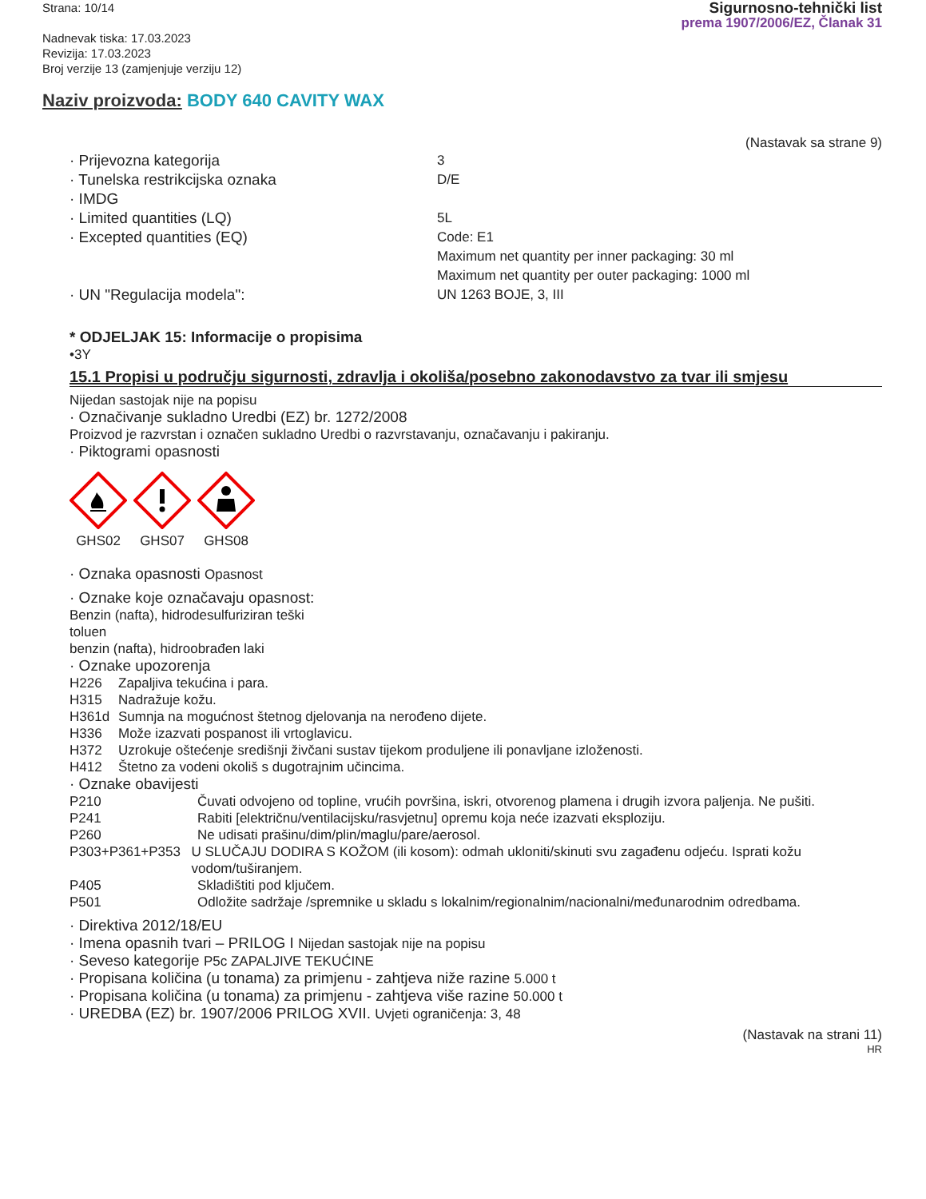Strana: 10/14
Nadnevak tiska: 17.03.2023
Revizija: 17.03.2023
Broj verzije 13 (zamjenjuje verziju 12)
Sigurnosno-tehnički list
prema 1907/2006/EZ, Članak 31
Naziv proizvoda: BODY 640 CAVITY WAX
(Nastavak sa strane 9)
· Prijevozna kategorija 3
· Tunelska restrikcijska oznaka D/E
· IMDG
· Limited quantities (LQ) 5L
· Excepted quantities (EQ) Code: E1
Maximum net quantity per inner packaging: 30 ml
Maximum net quantity per outer packaging: 1000 ml
· UN "Regulacija modela": UN 1263 BOJE, 3, III
* ODJELJAK 15: Informacije o propisima
•3Y
15.1 Propisi u području sigurnosti, zdravlja i okoliša/posebno zakonodavstvo za tvar ili smjesu
Nijedan sastojak nije na popisu
· Označivanje sukladno Uredbi (EZ) br. 1272/2008
Proizvod je razvrstan i označen sukladno Uredbi o razvrstavanju, označavanju i pakiranju.
· Piktogrami opasnosti
GHS02
GHS07
GHS08
· Oznaka opasnosti Opasnost
· Oznake koje označavaju opasnost:
Benzin (nafta), hidrodesulfuriziran teški
toluen
benzin (nafta), hidroobrađen laki
· Oznake upozorenja
H226 Zapaljiva tekućina i para.
H315 Nadražuje kožu.
H361d Sumnja na mogućnost štetnog djelovanja na nerođeno dijete.
H336 Može izazvati pospanost ili vrtoglavicu.
H372 Uzrokuje oštećenje središnji živčani sustav tijekom produljene ili ponavljane izloženosti.
H412 Štetno za vodeni okoliš s dugotrajnim učincima.
· Oznake obavijesti
P210 Čuvati odvojeno od topline, vrućih površina, iskri, otvorenog plamena i drugih izvora paljenja. Ne pušiti.
P241 Rabiti [električnu/ventilacijsku/rasvjetnu] opremu koja neće izazvati eksploziju.
P260 Ne udisati prašinu/dim/plin/maglu/pare/aerosol.
P303+P361+P353 U SLUČAJU DODIRA S KOŽOM (ili kosom): odmah ukloniti/skinuti svu zagađenu odjeću. Isprati kožu vodom/tuširanjem.
P405 Skladištiti pod ključem.
P501 Odložite sadržaje /spremnike u skladu s lokalnim/regionalnim/nacionalni/međunarodnim odredbama.
· Direktiva 2012/18/EU
· Imena opasnih tvari – PRILOG I Nijedan sastojak nije na popisu
· Seveso kategorije P5c ZAPALJIVE TEKUĆINE
· Propisana količina (u tonama) za primjenu - zahtjeva niže razine 5.000 t
· Propisana količina (u tonama) za primjenu - zahtjeva više razine 50.000 t
· UREDBA (EZ) br. 1907/2006 PRILOG XVII. Uvjeti ograničenja: 3, 48
(Nastavak na strani 11)
HR